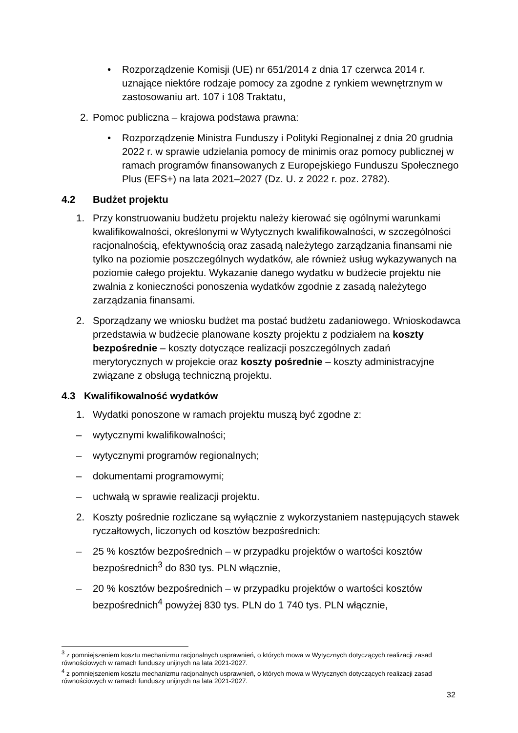• Rozporządzenie Komisji (UE) nr 651/2014 z dnia 17 czerwca 2014 r. uznające niektóre rodzaje pomocy za zgodne z rynkiem wewnętrznym w zastosowaniu art. 107 i 108 Traktatu,
2. Pomoc publiczna – krajowa podstawa prawna:
• Rozporządzenie Ministra Funduszy i Polityki Regionalnej z dnia 20 grudnia 2022 r. w sprawie udzielania pomocy de minimis oraz pomocy publicznej w ramach programów finansowanych z Europejskiego Funduszu Społecznego Plus (EFS+) na lata 2021–2027 (Dz. U. z 2022 r. poz. 2782).
4.2 Budżet projektu
1. Przy konstruowaniu budżetu projektu należy kierować się ogólnymi warunkami kwalifikowalności, określonymi w Wytycznych kwalifikowalności, w szczególności racjonalnością, efektywnością oraz zasadą należytego zarządzania finansami nie tylko na poziomie poszczególnych wydatków, ale również usług wykazywanych na poziomie całego projektu. Wykazanie danego wydatku w budżecie projektu nie zwalnia z konieczności ponoszenia wydatków zgodnie z zasadą należytego zarządzania finansami.
2. Sporządzany we wniosku budżet ma postać budżetu zadaniowego. Wnioskodawca przedstawia w budżecie planowane koszty projektu z podziałem na koszty bezpośrednie – koszty dotyczące realizacji poszczególnych zadań merytorycznych w projekcie oraz koszty pośrednie – koszty administracyjne związane z obsługą techniczną projektu.
4.3 Kwalifikowalność wydatków
1. Wydatki ponoszone w ramach projektu muszą być zgodne z:
– wytycznymi kwalifikowalności;
– wytycznymi programów regionalnych;
– dokumentami programowymi;
– uchwałą w sprawie realizacji projektu.
2. Koszty pośrednie rozliczane są wyłącznie z wykorzystaniem następujących stawek ryczałtowych, liczonych od kosztów bezpośrednich:
– 25 % kosztów bezpośrednich – w przypadku projektów o wartości kosztów bezpośrednich<sup>3</sup> do 830 tys. PLN włącznie,
– 20 % kosztów bezpośrednich – w przypadku projektów o wartości kosztów bezpośrednich<sup>4</sup> powyżej 830 tys. PLN do 1 740 tys. PLN włącznie,
<sup>3</sup> z pomniejszeniem kosztu mechanizmu racjonalnych usprawnień, o których mowa w Wytycznych dotyczących realizacji zasad równościowych w ramach funduszy unijnych na lata 2021-2027.
<sup>4</sup> z pomniejszeniem kosztu mechanizmu racjonalnych usprawnień, o których mowa w Wytycznych dotyczących realizacji zasad równościowych w ramach funduszy unijnych na lata 2021-2027.
32